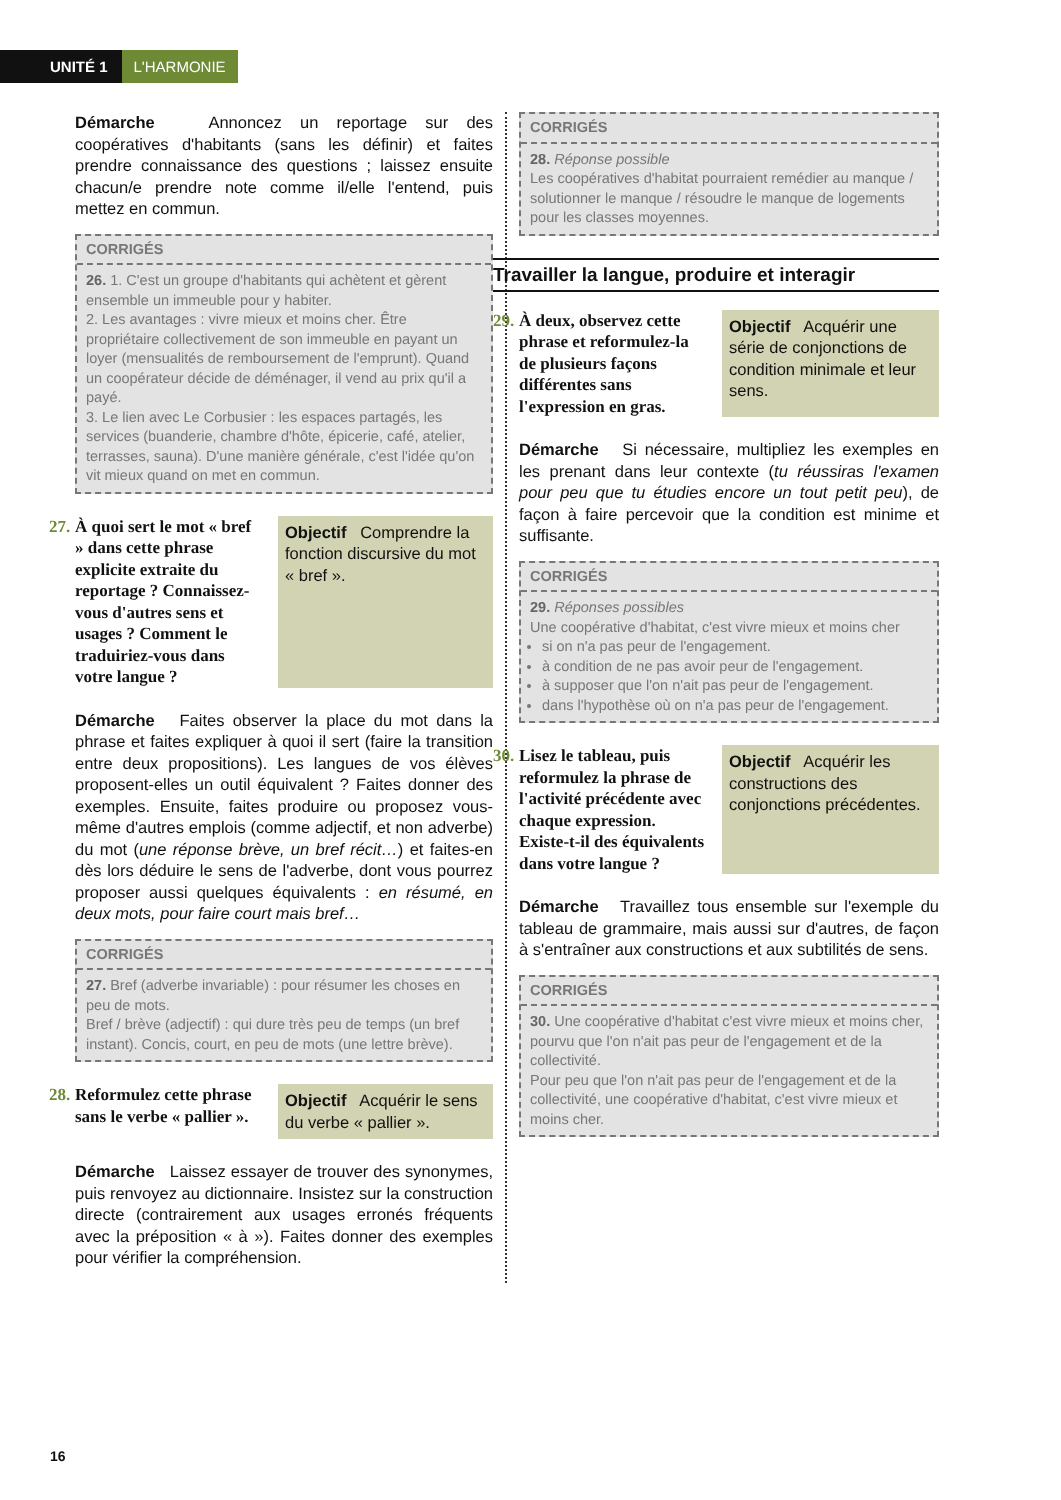UNITÉ 1 L'HARMONIE
Démarche Annoncez un reportage sur des coopératives d'habitants (sans les définir) et faites prendre connaissance des questions ; laissez ensuite chacun/e prendre note comme il/elle l'entend, puis mettez en commun.
CORRIGÉS
26. 1. C'est un groupe d'habitants qui achètent et gèrent ensemble un immeuble pour y habiter.
2. Les avantages : vivre mieux et moins cher. Être propriétaire collectivement de son immeuble en payant un loyer (mensualités de remboursement de l'emprunt). Quand un coopérateur décide de déménager, il vend au prix qu'il a payé.
3. Le lien avec Le Corbusier : les espaces partagés, les services (buanderie, chambre d'hôte, épicerie, café, atelier, terrasses, sauna). D'une manière générale, c'est l'idée qu'on vit mieux quand on met en commun.
27. À quoi sert le mot « bref » dans cette phrase explicite extraite du reportage ? Connaissez-vous d'autres sens et usages ? Comment le traduiriez-vous dans votre langue ?
Objectif Comprendre la fonction discursive du mot « bref ».
Démarche Faites observer la place du mot dans la phrase et faites expliquer à quoi il sert (faire la transition entre deux propositions). Les langues de vos élèves proposent-elles un outil équivalent ? Faites donner des exemples. Ensuite, faites produire ou proposez vous-même d'autres emplois (comme adjectif, et non adverbe) du mot (une réponse brève, un bref récit…) et faites-en dès lors déduire le sens de l'adverbe, dont vous pourrez proposer aussi quelques équivalents : en résumé, en deux mots, pour faire court mais bref…
CORRIGÉS
27. Bref (adverbe invariable) : pour résumer les choses en peu de mots.
Bref / brève (adjectif) : qui dure très peu de temps (un bref instant). Concis, court, en peu de mots (une lettre brève).
28. Reformulez cette phrase sans le verbe « pallier ».
Objectif Acquérir le sens du verbe « pallier ».
Démarche Laissez essayer de trouver des synonymes, puis renvoyez au dictionnaire. Insistez sur la construction directe (contrairement aux usages erronés fréquents avec la préposition « à »). Faites donner des exemples pour vérifier la compréhension.
CORRIGÉS
28. Réponse possible
Les coopératives d'habitat pourraient remédier au manque / solutionner le manque / résoudre le manque de logements pour les classes moyennes.
Travailler la langue, produire et interagir
29. À deux, observez cette phrase et reformulez-la de plusieurs façons différentes sans l'expression en gras.
Objectif Acquérir une série de conjonctions de condition minimale et leur sens.
Démarche Si nécessaire, multipliez les exemples en les prenant dans leur contexte (tu réussiras l'examen pour peu que tu étudies encore un tout petit peu), de façon à faire percevoir que la condition est minime et suffisante.
CORRIGÉS
29. Réponses possibles
Une coopérative d'habitat, c'est vivre mieux et moins cher
si on n'a pas peur de l'engagement.
à condition de ne pas avoir peur de l'engagement.
à supposer que l'on n'ait pas peur de l'engagement.
dans l'hypothèse où on n'a pas peur de l'engagement.
30. Lisez le tableau, puis reformulez la phrase de l'activité précédente avec chaque expression. Existe-t-il des équivalents dans votre langue ?
Objectif Acquérir les constructions des conjonctions précédentes.
Démarche Travaillez tous ensemble sur l'exemple du tableau de grammaire, mais aussi sur d'autres, de façon à s'entraîner aux constructions et aux subtilités de sens.
CORRIGÉS
30. Une coopérative d'habitat c'est vivre mieux et moins cher, pourvu que l'on n'ait pas peur de l'engagement et de la collectivité.
Pour peu que l'on n'ait pas peur de l'engagement et de la collectivité, une coopérative d'habitat, c'est vivre mieux et moins cher.
16